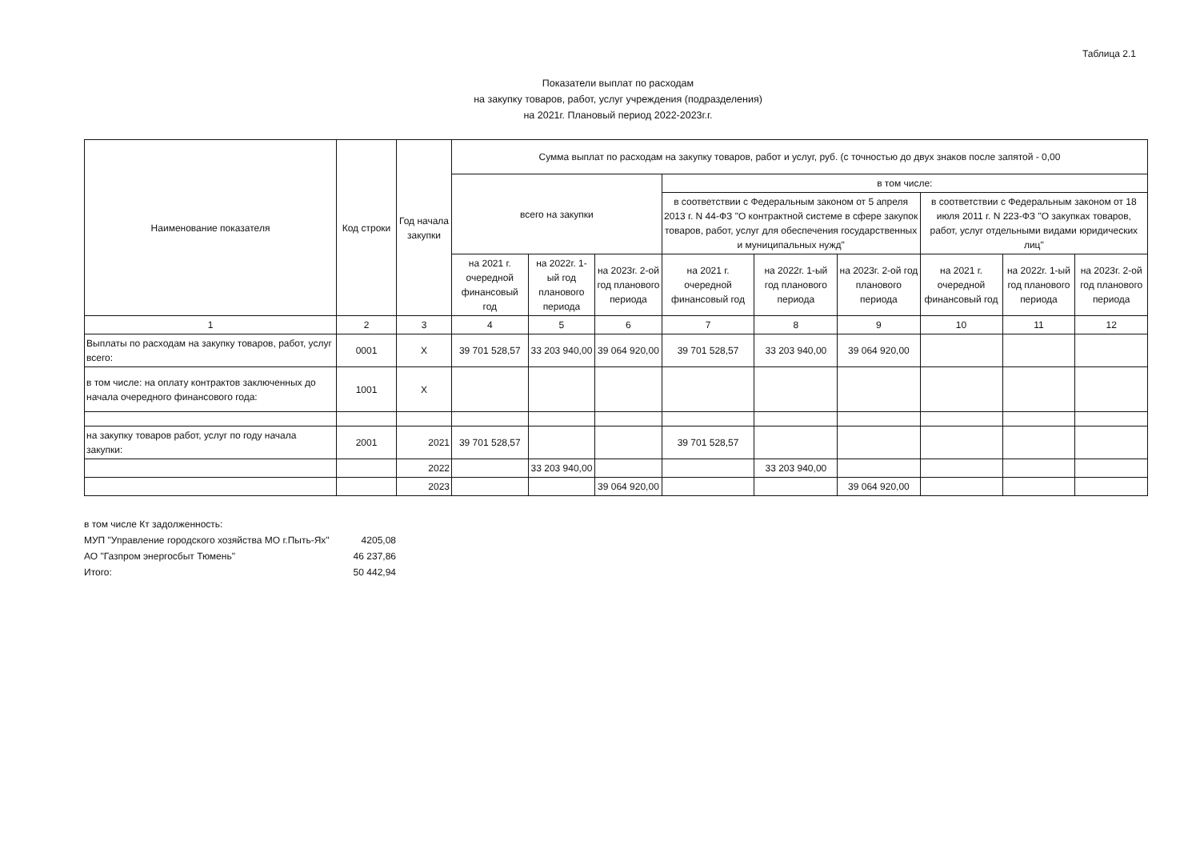Таблица 2.1
Показатели выплат по расходам
на закупку товаров, работ, услуг учреждения (подразделения)
на 2021г. Плановый период 2022-2023г.г.
| Наименование показателя | Код строки | Год начала закупки | Сумма выплат по расходам на закупку товаров, работ и услуг, руб. (с точностью до двух знаков после запятой - 0,00 | | | | | | | | |
| --- | --- | --- | --- | --- | --- | --- | --- | --- | --- | --- | --- |
| | | | всего на закупки | | | в том числе: | | | | | |
| | | | | | | в соответствии с Федеральным законом от 5 апреля 2013 г. N 44-ФЗ "О контрактной системе в сфере закупок товаров, работ, услуг для обеспечения государственных и муниципальных нужд" | | | в соответствии с Федеральным законом от 18 июля 2011 г. N 223-ФЗ "О закупках товаров, работ, услуг отдельными видами юридических лиц" | | |
| | | | на 2021 г. очередной финансовый год | на 2022г. 1-ый год планового периода | на 2023г. 2-ой год планового периода | на 2021 г. очередной финансовый год | на 2022г. 1-ый год планового периода | на 2023г. 2-ой год планового периода | на 2021 г. очередной финансовый год | на 2022г. 1-ый год планового периода | на 2023г. 2-ой год планового периода |
| 1 | 2 | 3 | 4 | 5 | 6 | 7 | 8 | 9 | 10 | 11 | 12 |
| Выплаты по расходам на закупку товаров, работ, услуг всего: | 0001 | X | 39 701 528,57 | 33 203 940,00 | 39 064 920,00 | 39 701 528,57 | 33 203 940,00 | 39 064 920,00 | | | |
| в том числе: на оплату контрактов заключенных до начала очередного финансового года: | 1001 | X | | | | | | | | | |
| на закупку товаров работ, услуг по году начала закупки: | 2001 | 2021 | 39 701 528,57 | | | 39 701 528,57 | | | | | |
| | | 2022 | | 33 203 940,00 | | | 33 203 940,00 | | | | |
| | | 2023 | | | 39 064 920,00 | | | 39 064 920,00 | | | |
| в том числе Кт задолженность: | |
| МУП "Управление городского хозяйства МО г.Пыть-Ях" | 4205,08 |
| АО "Газпром энергосбыт Тюмень" | 46 237,86 |
| Итого: | 50 442,94 |